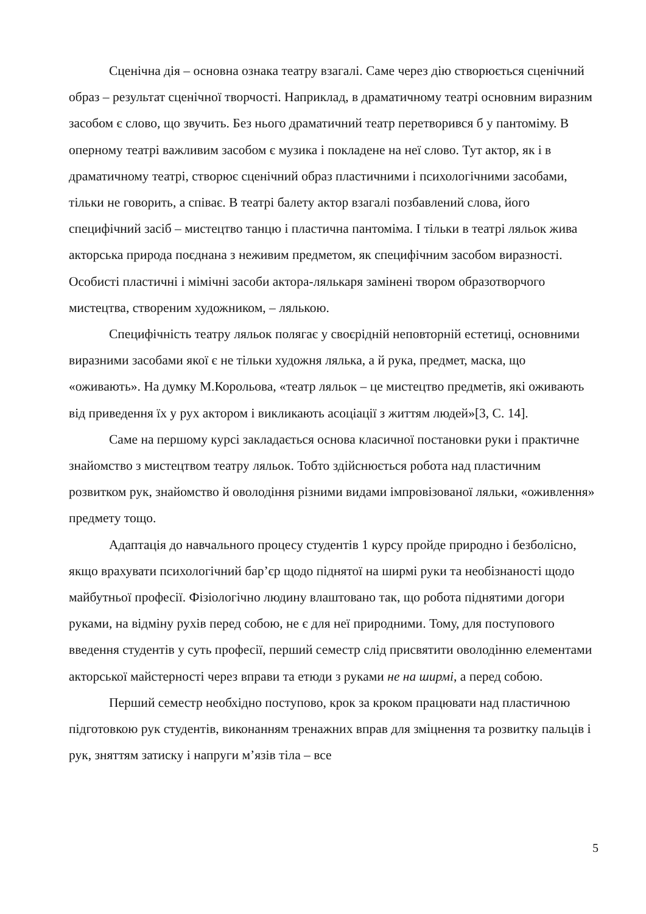Сценічна дія – основна ознака театру взагалі. Саме через дію створюється сценічний образ – результат сценічної творчості. Наприклад, в драматичному театрі основним виразним засобом є слово, що звучить. Без нього драматичний театр перетворився б у пантоміму. В оперному театрі важливим засобом є музика і покладене на неї слово. Тут актор, як і в драматичному театрі, створює сценічний образ пластичними і психологічними засобами, тільки не говорить, а співає. В театрі балету актор взагалі позбавлений слова, його специфічний засіб – мистецтво танцю і пластична пантоміма. І тільки в театрі ляльок жива акторська природа поєднана з неживим предметом, як специфічним засобом виразності. Особисті пластичні і мімічні засоби актора-лялькаря замінені твором образотворчого мистецтва, створеним художником, – лялькою.
Специфічність театру ляльок полягає у своєрідній неповторній естетиці, основними виразними засобами якої є не тільки художня лялька, а й рука, предмет, маска, що «оживають». На думку М.Корольова, «театр ляльок – це мистецтво предметів, які оживають від приведення їх у рух актором і викликають асоціації з життям людей»[3, С. 14].
Саме на першому курсі закладається основа класичної постановки руки і практичне знайомство з мистецтвом театру ляльок. Тобто здійснюється робота над пластичним розвитком рук, знайомство й оволодіння різними видами імпровізованої ляльки, «оживлення» предмету тощо.
Адаптація до навчального процесу студентів 1 курсу пройде природно і безболісно, якщо врахувати психологічний бар’єр щодо піднятої на ширмі руки та необізнаності щодо майбутньої професії. Фізіологічно людину влаштовано так, що робота піднятими догори руками, на відміну рухів перед собою, не є для неї природними. Тому, для поступового введення студентів у суть професії, перший семестр слід присвятити оволодінню елементами акторської майстерності через вправи та етюди з руками не на ширмі, а перед собою.
Перший семестр необхідно поступово, крок за кроком працювати над пластичною підготовкою рук студентів, виконанням тренажних вправ для зміцнення та розвитку пальців і рук, зняттям затиску і напруги м’язів тіла – все
5